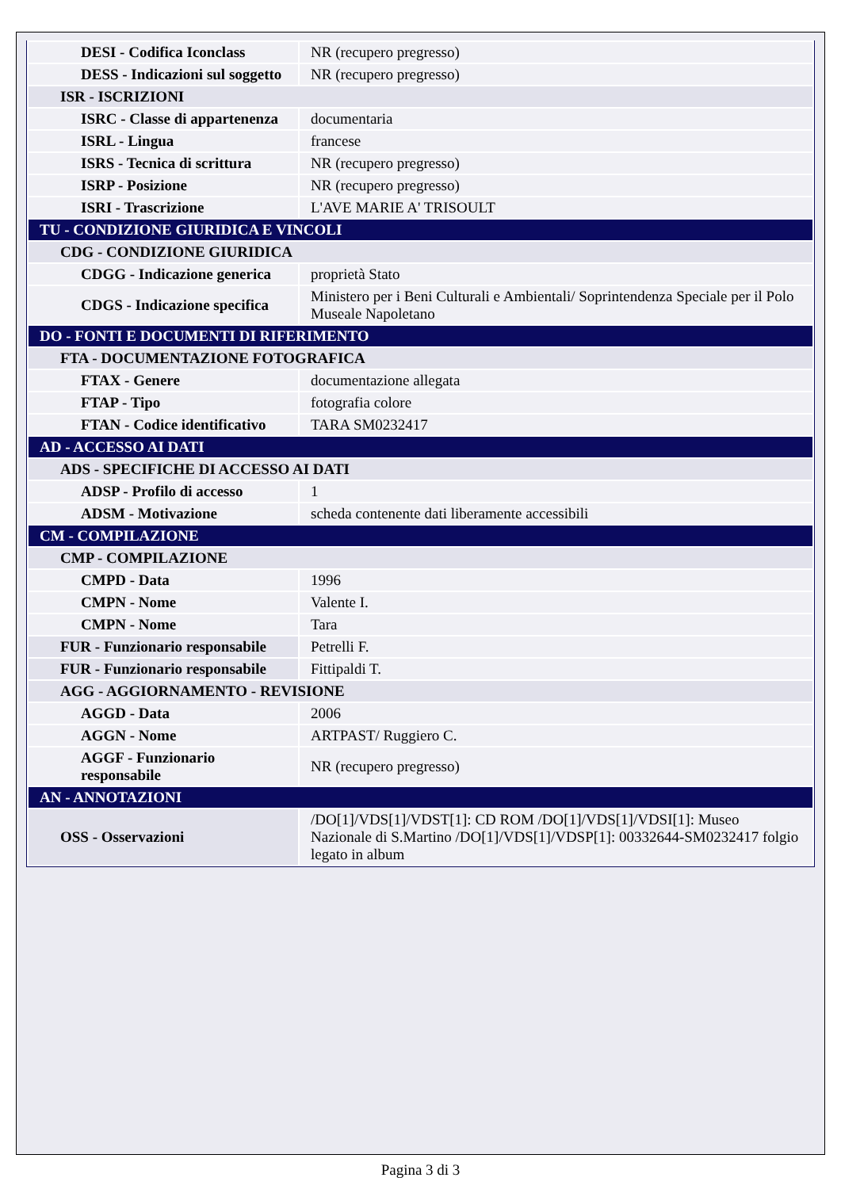| DESI - Codifica Iconclass | NR (recupero pregresso) |
| DESS - Indicazioni sul soggetto | NR (recupero pregresso) |
| ISR - ISCRIZIONI | |
| ISRC - Classe di appartenenza | documentaria |
| ISRL - Lingua | francese |
| ISRS - Tecnica di scrittura | NR (recupero pregresso) |
| ISRP - Posizione | NR (recupero pregresso) |
| ISRI - Trascrizione | L'AVE MARIE A' TRISOULT |
| TU - CONDIZIONE GIURIDICA E VINCOLI | |
| CDG - CONDIZIONE GIURIDICA | |
| CDGG - Indicazione generica | proprietà Stato |
| CDGS - Indicazione specifica | Ministero per i Beni Culturali e Ambientali/ Soprintendenza Speciale per il Polo Museale Napoletano |
| DO - FONTI E DOCUMENTI DI RIFERIMENTO | |
| FTA - DOCUMENTAZIONE FOTOGRAFICA | |
| FTAX - Genere | documentazione allegata |
| FTAP - Tipo | fotografia colore |
| FTAN - Codice identificativo | TARA SM0232417 |
| AD - ACCESSO AI DATI | |
| ADS - SPECIFICHE DI ACCESSO AI DATI | |
| ADSP - Profilo di accesso | 1 |
| ADSM - Motivazione | scheda contenente dati liberamente accessibili |
| CM - COMPILAZIONE | |
| CMP - COMPILAZIONE | |
| CMPD - Data | 1996 |
| CMPN - Nome | Valente I. |
| CMPN - Nome | Tara |
| FUR - Funzionario responsabile | Petrelli F. |
| FUR - Funzionario responsabile | Fittipaldi T. |
| AGG - AGGIORNAMENTO - REVISIONE | |
| AGGD - Data | 2006 |
| AGGN - Nome | ARTPAST/ Ruggiero C. |
| AGGF - Funzionario responsabile | NR (recupero pregresso) |
| AN - ANNOTAZIONI | |
| OSS - Osservazioni | /DO[1]/VDS[1]/VDST[1]: CD ROM /DO[1]/VDS[1]/VDSI[1]: Museo Nazionale di S.Martino /DO[1]/VDS[1]/VDSP[1]: 00332644-SM0232417 folgio legato in album |
Pagina 3 di 3